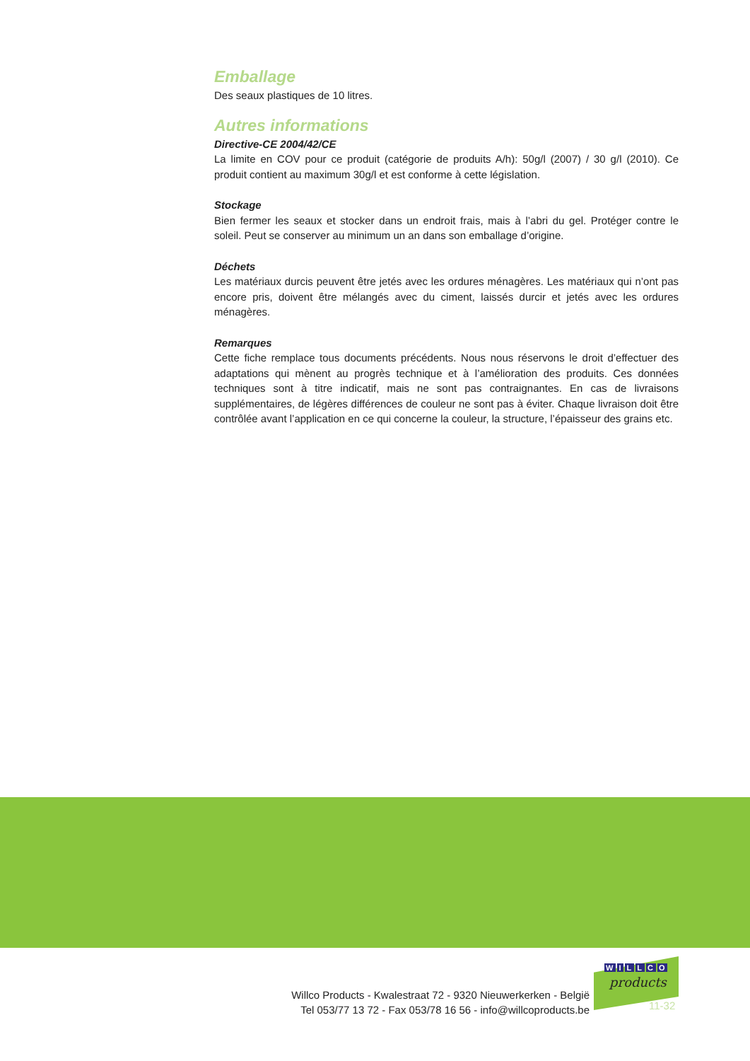Emballage
Des seaux plastiques de 10 litres.
Autres informations
Directive-CE 2004/42/CE
La limite en COV pour ce produit (catégorie de produits A/h): 50g/l (2007) / 30 g/l (2010). Ce produit contient au maximum 30g/l et est conforme à cette législation.
Stockage
Bien fermer les seaux et stocker dans un endroit frais, mais à l’abri du gel. Protéger contre le soleil. Peut se conserver au minimum un an dans son emballage d’origine.
Déchets
Les matériaux durcis peuvent être jetés avec les ordures ménagères. Les matériaux qui n’ont pas encore pris, doivent être mélangés avec du ciment, laissés durcir et jetés avec les ordures ménagères.
Remarques
Cette fiche remplace tous documents précédents. Nous nous réservons le droit d’effectuer des adaptations qui mènent au progrès technique et à l’amélioration des produits. Ces données techniques sont à titre indicatif, mais ne sont pas contraignantes. En cas de livraisons supplémentaires, de légères différences de couleur ne sont pas à éviter. Chaque livraison doit être contrôlée avant l’application en ce qui concerne la couleur, la structure, l’épaisseur des grains etc.
Willco Products - Kwalestraat 72 - 9320 Nieuwerkerken - België
Tel 053/77 13 72 - Fax 053/78 16 56 - info@willcoproducts.be
WILLCO
products
11-32